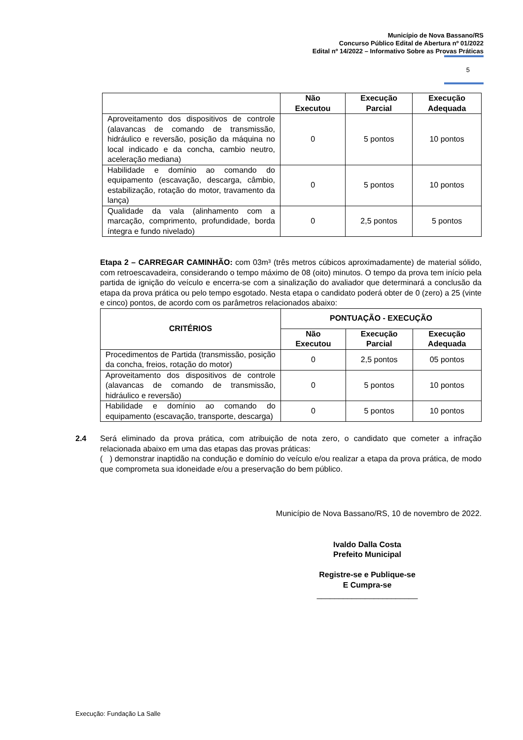Município de Nova Bassano/RS
Concurso Público Edital de Abertura nº 01/2022
Edital nº 14/2022 – Informativo Sobre as Provas Práticas
5
| | Não Executou | Execução Parcial | Execução Adequada |
| --- | --- | --- | --- |
| Aproveitamento dos dispositivos de controle (alavancas de comando de transmissão, hidráulico e reversão, posição da máquina no local indicado e da concha, cambio neutro, aceleração mediana) | 0 | 5 pontos | 10 pontos |
| Habilidade e domínio ao comando do equipamento (escavação, descarga, câmbio, estabilização, rotação do motor, travamento da lança) | 0 | 5 pontos | 10 pontos |
| Qualidade da vala (alinhamento com a marcação, comprimento, profundidade, borda íntegra e fundo nivelado) | 0 | 2,5 pontos | 5 pontos |
Etapa 2 – CARREGAR CAMINHÃO: com 03m³ (três metros cúbicos aproximadamente) de material sólido, com retroescavadeira, considerando o tempo máximo de 08 (oito) minutos. O tempo da prova tem início pela partida de ignição do veículo e encerra-se com a sinalização do avaliador que determinará a conclusão da etapa da prova prática ou pelo tempo esgotado. Nesta etapa o candidato poderá obter de 0 (zero) a 25 (vinte e cinco) pontos, de acordo com os parâmetros relacionados abaixo:
| CRITÉRIOS | PONTUAÇÃO - EXECUÇÃO | | |
| --- | --- | --- | --- |
| | Não Executou | Execução Parcial | Execução Adequada |
| Procedimentos de Partida (transmissão, posição da concha, freios, rotação do motor) | 0 | 2,5 pontos | 05 pontos |
| Aproveitamento dos dispositivos de controle (alavancas de comando de transmissão, hidráulico e reversão) | 0 | 5 pontos | 10 pontos |
| Habilidade e domínio ao comando do equipamento (escavação, transporte, descarga) | 0 | 5 pontos | 10 pontos |
2.4 Será eliminado da prova prática, com atribuição de nota zero, o candidato que cometer a infração relacionada abaixo em uma das etapas das provas práticas:
( ) demonstrar inaptidão na condução e domínio do veículo e/ou realizar a etapa da prova prática, de modo que comprometa sua idoneidade e/ou a preservação do bem público.
Município de Nova Bassano/RS, 10 de novembro de 2022.
Ivaldo Dalla Costa
Prefeito Municipal
Registre-se e Publique-se
E Cumpra-se
_______________________
Execução: Fundação La Salle